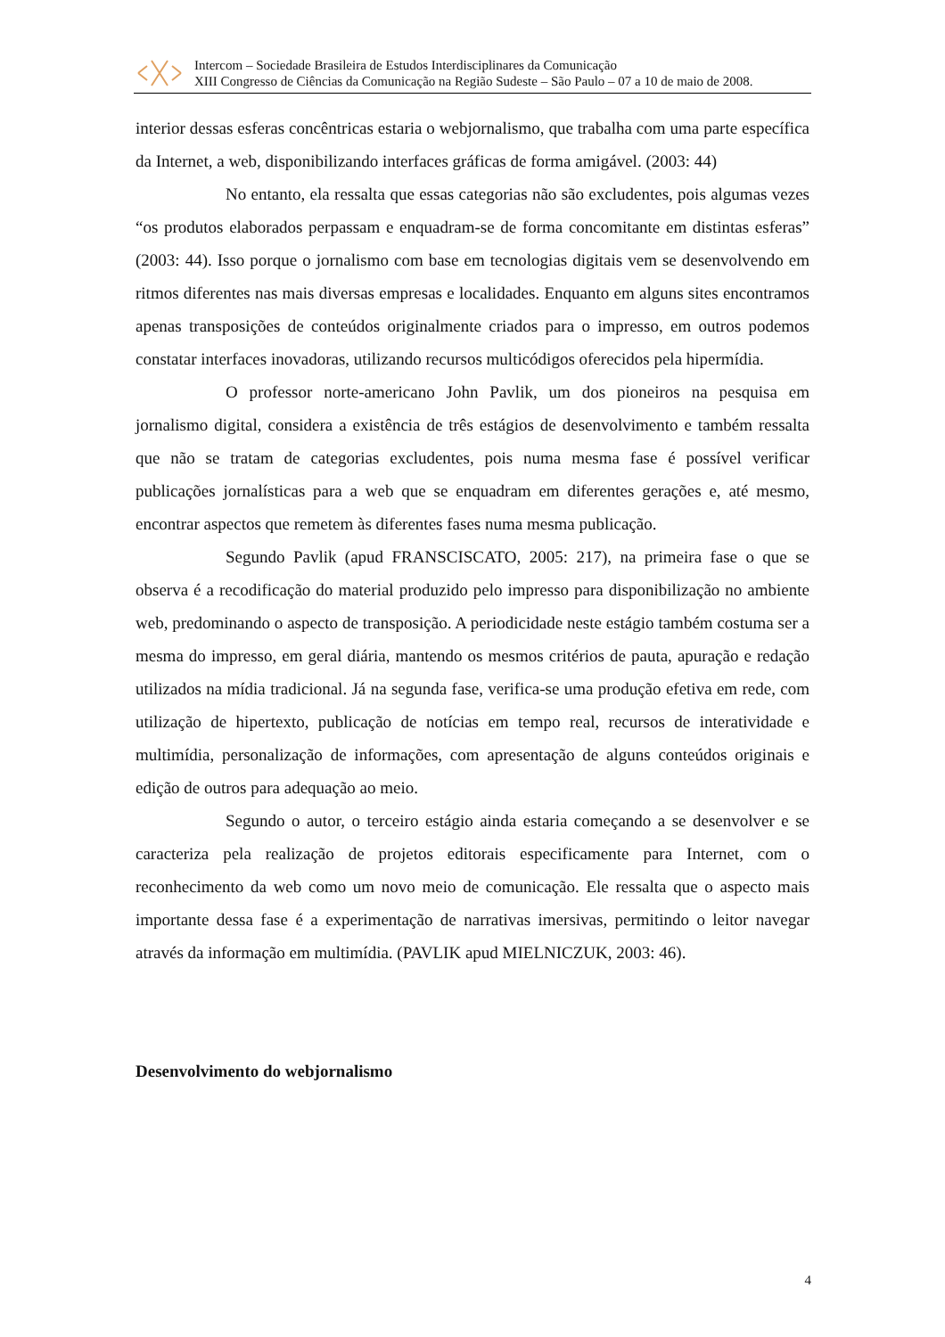Intercom – Sociedade Brasileira de Estudos Interdisciplinares da Comunicação
XIII Congresso de Ciências da Comunicação na Região Sudeste – São Paulo – 07 a 10 de maio de 2008.
interior dessas esferas concêntricas estaria o webjornalismo, que trabalha com uma parte específica da Internet, a web, disponibilizando interfaces gráficas de forma amigável. (2003: 44)
No entanto, ela ressalta que essas categorias não são excludentes, pois algumas vezes “os produtos elaborados perpassam e enquadram-se de forma concomitante em distintas esferas” (2003: 44). Isso porque o jornalismo com base em tecnologias digitais vem se desenvolvendo em ritmos diferentes nas mais diversas empresas e localidades. Enquanto em alguns sites encontramos apenas transposições de conteúdos originalmente criados para o impresso, em outros podemos constatar interfaces inovadoras, utilizando recursos multicódigos oferecidos pela hipermídia.
O professor norte-americano John Pavlik, um dos pioneiros na pesquisa em jornalismo digital, considera a existência de três estágios de desenvolvimento e também ressalta que não se tratam de categorias excludentes, pois numa mesma fase é possível verificar publicações jornalísticas para a web que se enquadram em diferentes gerações e, até mesmo, encontrar aspectos que remetem às diferentes fases numa mesma publicação.
Segundo Pavlik (apud FRANSCISCATO, 2005: 217), na primeira fase o que se observa é a recodificação do material produzido pelo impresso para disponibilização no ambiente web, predominando o aspecto de transposição. A periodicidade neste estágio também costuma ser a mesma do impresso, em geral diária, mantendo os mesmos critérios de pauta, apuração e redação utilizados na mídia tradicional. Já na segunda fase, verifica-se uma produção efetiva em rede, com utilização de hipertexto, publicação de notícias em tempo real, recursos de interatividade e multimídia, personalização de informações, com apresentação de alguns conteúdos originais e edição de outros para adequação ao meio.
Segundo o autor, o terceiro estágio ainda estaria começando a se desenvolver e se caracteriza pela realização de projetos editorais especificamente para Internet, com o reconhecimento da web como um novo meio de comunicação. Ele ressalta que o aspecto mais importante dessa fase é a experimentação de narrativas imersivas, permitindo o leitor navegar através da informação em multimídia. (PAVLIK apud MIELNICZUK, 2003: 46).
Desenvolvimento do webjornalismo
4